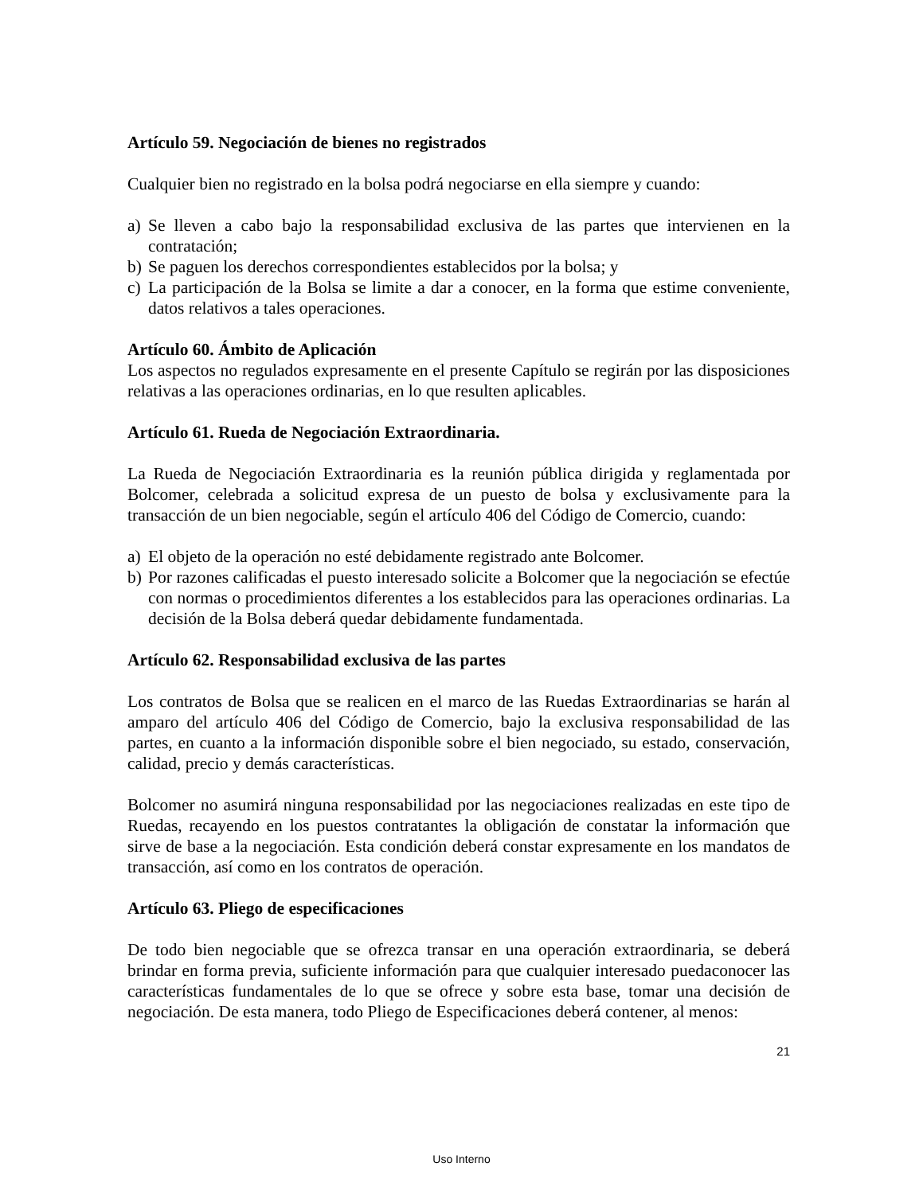Artículo 59. Negociación de bienes no registrados
Cualquier bien no registrado en la bolsa podrá negociarse en ella siempre y cuando:
a) Se lleven a cabo bajo la responsabilidad exclusiva de las partes que intervienen en la contratación;
b) Se paguen los derechos correspondientes establecidos por la bolsa; y
c) La participación de la Bolsa se limite a dar a conocer, en la forma que estime conveniente, datos relativos a tales operaciones.
Artículo 60. Ámbito de Aplicación
Los aspectos no regulados expresamente en el presente Capítulo se regirán por las disposiciones relativas a las operaciones ordinarias, en lo que resulten aplicables.
Artículo 61. Rueda de Negociación Extraordinaria.
La Rueda de Negociación Extraordinaria es la reunión pública dirigida y reglamentada por Bolcomer, celebrada a solicitud expresa de un puesto de bolsa y exclusivamente para la transacción de un bien negociable, según el artículo 406 del Código de Comercio, cuando:
a) El objeto de la operación no esté debidamente registrado ante Bolcomer.
b) Por razones calificadas el puesto interesado solicite a Bolcomer que la negociación se efectúe con normas o procedimientos diferentes a los establecidos para las operaciones ordinarias. La decisión de la Bolsa deberá quedar debidamente fundamentada.
Artículo 62. Responsabilidad exclusiva de las partes
Los contratos de Bolsa que se realicen en el marco de las Ruedas Extraordinarias se harán al amparo del artículo 406 del Código de Comercio, bajo la exclusiva responsabilidad de las partes, en cuanto a la información disponible sobre el bien negociado, su estado, conservación, calidad, precio y demás características.
Bolcomer no asumirá ninguna responsabilidad por las negociaciones realizadas en este tipo de Ruedas, recayendo en los puestos contratantes la obligación de constatar la información que sirve de base a la negociación. Esta condición deberá constar expresamente en los mandatos de transacción, así como en los contratos de operación.
Artículo 63. Pliego de especificaciones
De todo bien negociable que se ofrezca transar en una operación extraordinaria, se deberá brindar en forma previa, suficiente información para que cualquier interesado puedaconocer las características fundamentales de lo que se ofrece y sobre esta base, tomar una decisión de negociación. De esta manera, todo Pliego de Especificaciones deberá contener, al menos:
21
Uso Interno